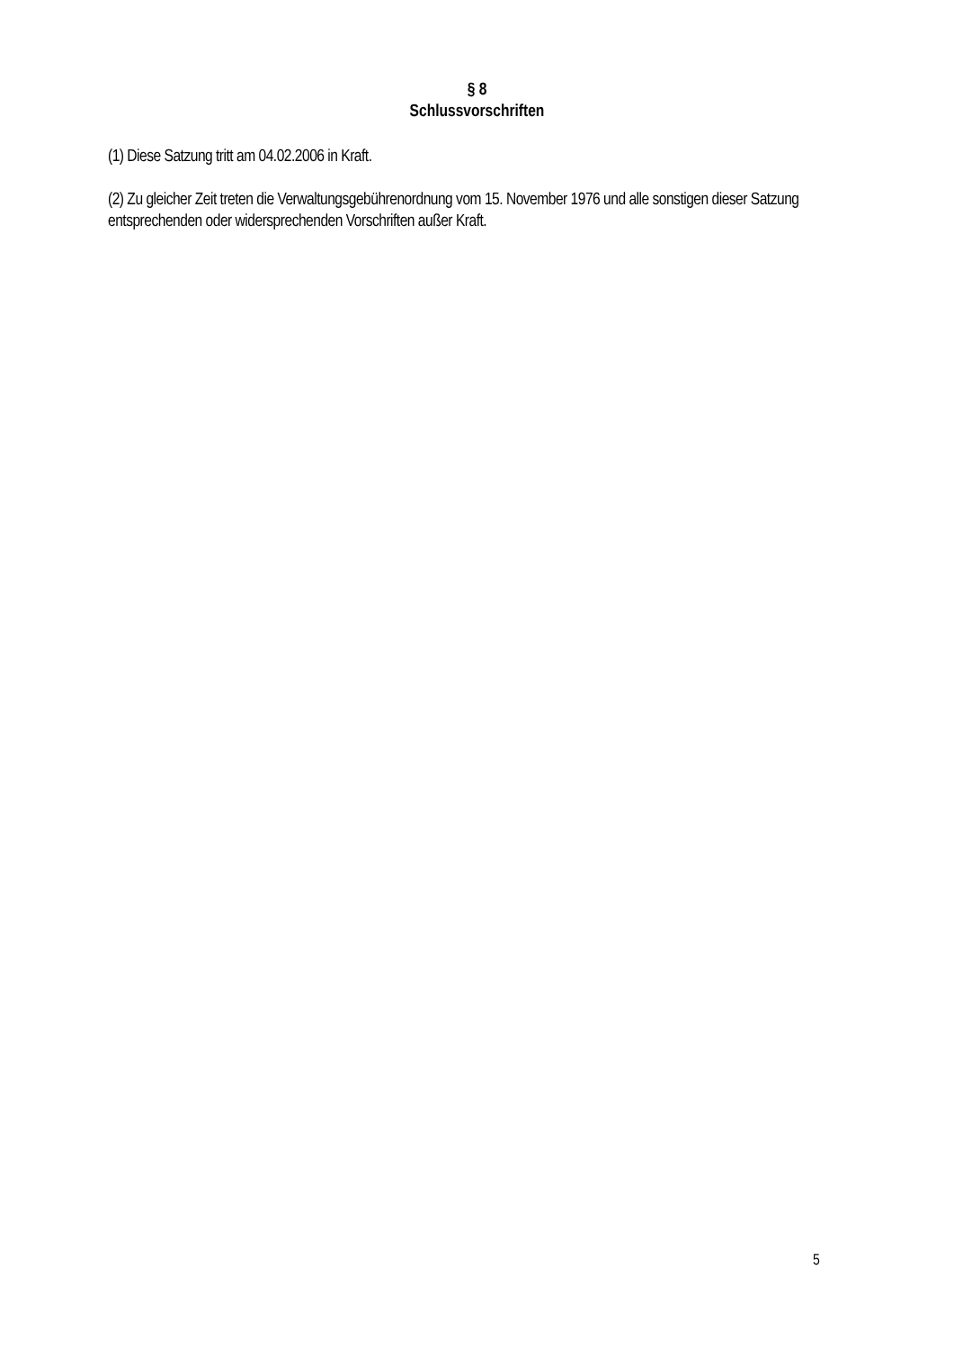§ 8
Schlussvorschriften
(1) Diese Satzung tritt am 04.02.2006 in Kraft.
(2) Zu gleicher Zeit treten die Verwaltungsgebührenordnung vom 15. November 1976 und alle sonstigen dieser Satzung entsprechenden oder widersprechenden Vorschriften außer Kraft.
5